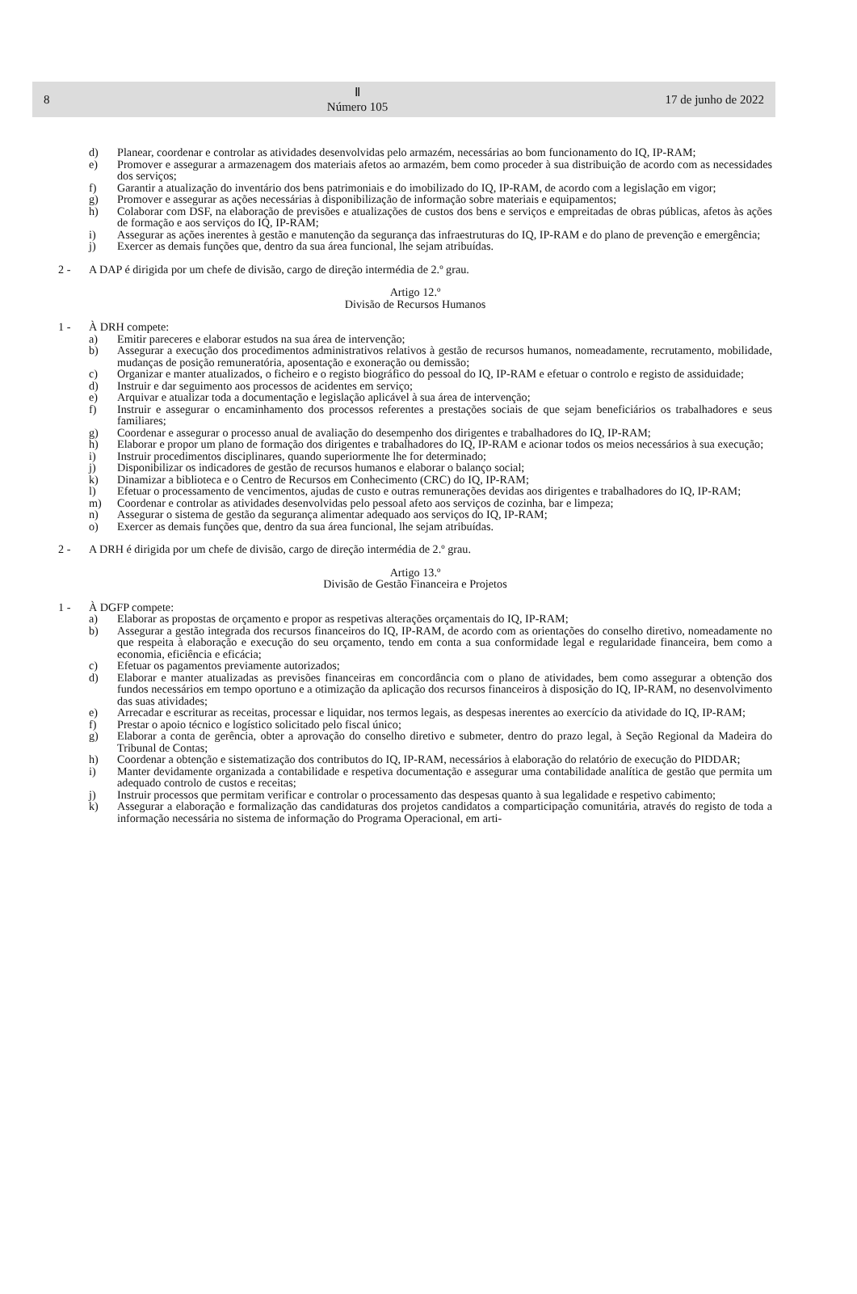8
Ⅱ
Número 105
17 de junho de 2022
d) Planear, coordenar e controlar as atividades desenvolvidas pelo armazém, necessárias ao bom funcionamento do IQ, IP-RAM;
e) Promover e assegurar a armazenagem dos materiais afetos ao armazém, bem como proceder à sua distribuição de acordo com as necessidades dos serviços;
f) Garantir a atualização do inventário dos bens patrimoniais e do imobilizado do IQ, IP-RAM, de acordo com a legislação em vigor;
g) Promover e assegurar as ações necessárias à disponibilização de informação sobre materiais e equipamentos;
h) Colaborar com DSF, na elaboração de previsões e atualizações de custos dos bens e serviços e empreitadas de obras públicas, afetos às ações de formação e aos serviços do IQ, IP-RAM;
i) Assegurar as ações inerentes à gestão e manutenção da segurança das infraestruturas do IQ, IP-RAM e do plano de prevenção e emergência;
j) Exercer as demais funções que, dentro da sua área funcional, lhe sejam atribuídas.
2 - A DAP é dirigida por um chefe de divisão, cargo de direção intermédia de 2.º grau.
Artigo 12.º
Divisão de Recursos Humanos
1 - À DRH compete:
a) Emitir pareceres e elaborar estudos na sua área de intervenção;
b) Assegurar a execução dos procedimentos administrativos relativos à gestão de recursos humanos, nomeadamente, recrutamento, mobilidade, mudanças de posição remuneratória, aposentação e exoneração ou demissão;
c) Organizar e manter atualizados, o ficheiro e o registo biográfico do pessoal do IQ, IP-RAM e efetuar o controlo e registo de assiduidade;
d) Instruir e dar seguimento aos processos de acidentes em serviço;
e) Arquivar e atualizar toda a documentação e legislação aplicável à sua área de intervenção;
f) Instruir e assegurar o encaminhamento dos processos referentes a prestações sociais de que sejam beneficiários os trabalhadores e seus familiares;
g) Coordenar e assegurar o processo anual de avaliação do desempenho dos dirigentes e trabalhadores do IQ, IP-RAM;
h) Elaborar e propor um plano de formação dos dirigentes e trabalhadores do IQ, IP-RAM e acionar todos os meios necessários à sua execução;
i) Instruir procedimentos disciplinares, quando superiormente lhe for determinado;
j) Disponibilizar os indicadores de gestão de recursos humanos e elaborar o balanço social;
k) Dinamizar a biblioteca e o Centro de Recursos em Conhecimento (CRC) do IQ, IP-RAM;
l) Efetuar o processamento de vencimentos, ajudas de custo e outras remunerações devidas aos dirigentes e trabalhadores do IQ, IP-RAM;
m) Coordenar e controlar as atividades desenvolvidas pelo pessoal afeto aos serviços de cozinha, bar e limpeza;
n) Assegurar o sistema de gestão da segurança alimentar adequado aos serviços do IQ, IP-RAM;
o) Exercer as demais funções que, dentro da sua área funcional, lhe sejam atribuídas.
2 - A DRH é dirigida por um chefe de divisão, cargo de direção intermédia de 2.º grau.
Artigo 13.º
Divisão de Gestão Financeira e Projetos
1 - À DGFP compete:
a) Elaborar as propostas de orçamento e propor as respetivas alterações orçamentais do IQ, IP-RAM;
b) Assegurar a gestão integrada dos recursos financeiros do IQ, IP-RAM, de acordo com as orientações do conselho diretivo, nomeadamente no que respeita à elaboração e execução do seu orçamento, tendo em conta a sua conformidade legal e regularidade financeira, bem como a economia, eficiência e eficácia;
c) Efetuar os pagamentos previamente autorizados;
d) Elaborar e manter atualizadas as previsões financeiras em concordância com o plano de atividades, bem como assegurar a obtenção dos fundos necessários em tempo oportuno e a otimização da aplicação dos recursos financeiros à disposição do IQ, IP-RAM, no desenvolvimento das suas atividades;
e) Arrecadar e escriturar as receitas, processar e liquidar, nos termos legais, as despesas inerentes ao exercício da atividade do IQ, IP-RAM;
f) Prestar o apoio técnico e logístico solicitado pelo fiscal único;
g) Elaborar a conta de gerência, obter a aprovação do conselho diretivo e submeter, dentro do prazo legal, à Seção Regional da Madeira do Tribunal de Contas;
h) Coordenar a obtenção e sistematização dos contributos do IQ, IP-RAM, necessários à elaboração do relatório de execução do PIDDAR;
i) Manter devidamente organizada a contabilidade e respetiva documentação e assegurar uma contabilidade analítica de gestão que permita um adequado controlo de custos e receitas;
j) Instruir processos que permitam verificar e controlar o processamento das despesas quanto à sua legalidade e respetivo cabimento;
k) Assegurar a elaboração e formalização das candidaturas dos projetos candidatos a comparticipação comunitária, através do registo de toda a informação necessária no sistema de informação do Programa Operacional, em arti-